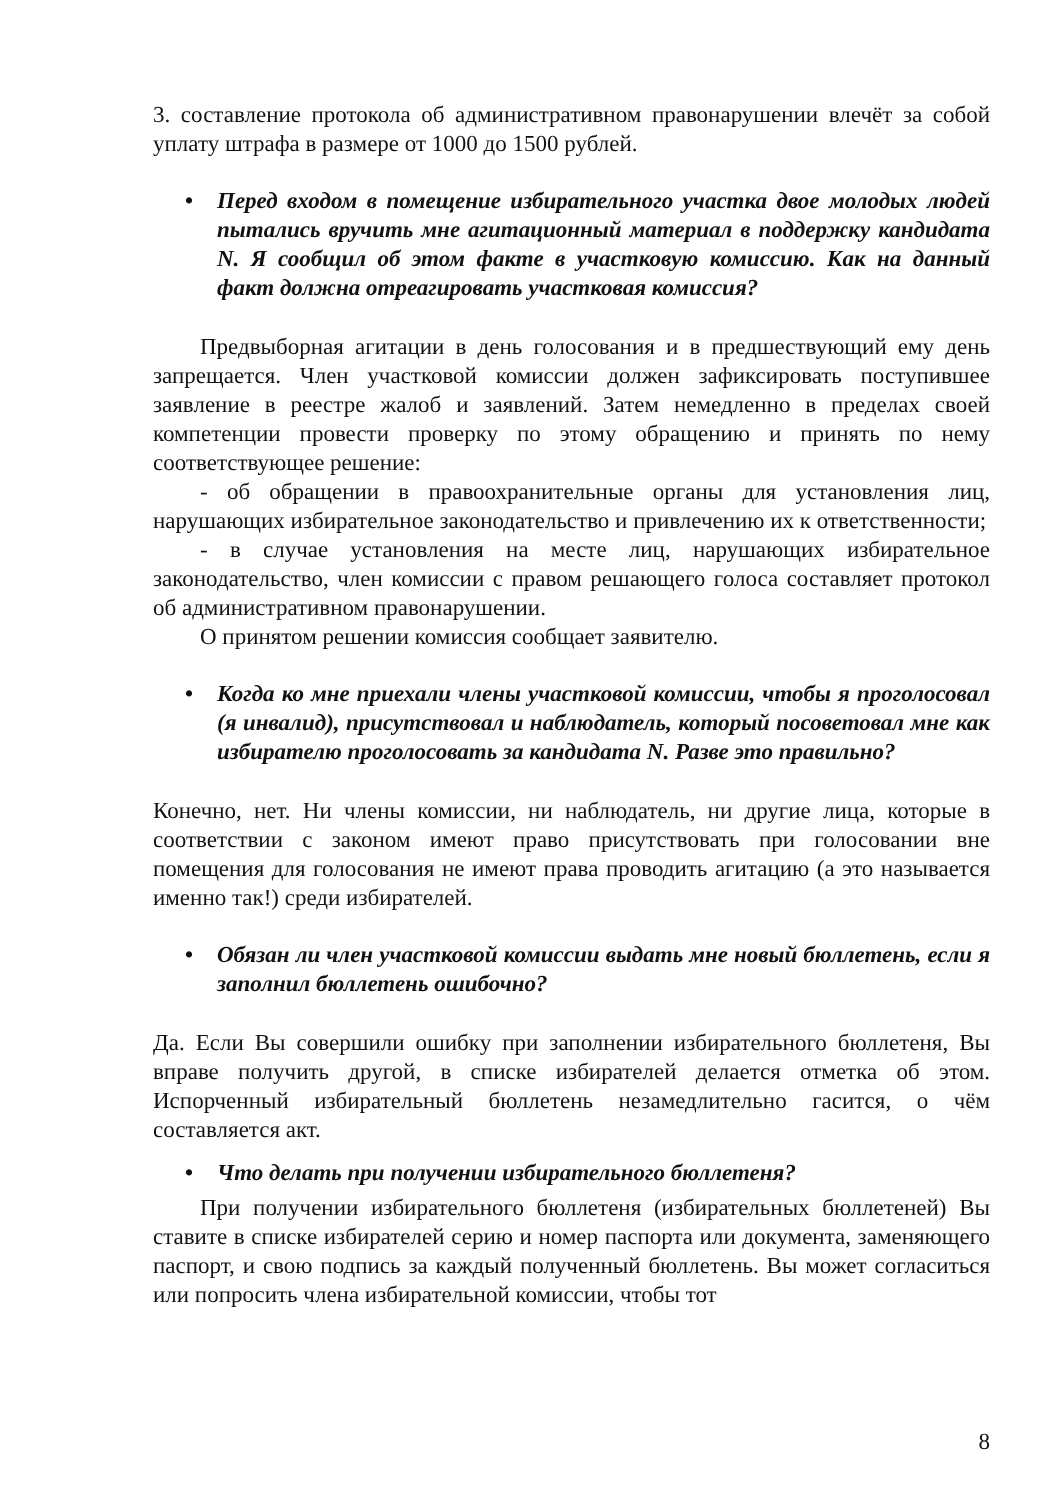3. составление протокола об административном правонарушении влечёт за собой уплату штрафа в размере от 1000 до 1500 рублей.
• Перед входом в помещение избирательного участка двое молодых людей пытались вручить мне агитационный материал в поддержку кандидата N. Я сообщил об этом факте в участковую комиссию. Как на данный факт должна отреагировать участковая комиссия?
Предвыборная агитации в день голосования и в предшествующий ему день запрещается. Член участковой комиссии должен зафиксировать поступившее заявление в реестре жалоб и заявлений. Затем немедленно в пределах своей компетенции провести проверку по этому обращению и принять по нему соответствующее решение:
- об обращении в правоохранительные органы для установления лиц, нарушающих избирательное законодательство и привлечению их к ответственности;
- в случае установления на месте лиц, нарушающих избирательное законодательство, член комиссии с правом решающего голоса составляет протокол об административном правонарушении.
О принятом решении комиссия сообщает заявителю.
• Когда ко мне приехали члены участковой комиссии, чтобы я проголосовал (я инвалид), присутствовал и наблюдатель, который посоветовал мне как избирателю проголосовать за кандидата N. Разве это правильно?
Конечно, нет. Ни члены комиссии, ни наблюдатель, ни другие лица, которые в соответствии с законом имеют право присутствовать при голосовании вне помещения для голосования не имеют права проводить агитацию (а это называется именно так!) среди избирателей.
• Обязан ли член участковой комиссии выдать мне новый бюллетень, если я заполнил бюллетень ошибочно?
Да. Если Вы совершили ошибку при заполнении избирательного бюллетеня, Вы вправе получить другой, в списке избирателей делается отметка об этом. Испорченный избирательный бюллетень незамедлительно гасится, о чём составляется акт.
• Что делать при получении избирательного бюллетеня?
При получении избирательного бюллетеня (избирательных бюллетеней) Вы ставите в списке избирателей серию и номер паспорта или документа, заменяющего паспорт, и свою подпись за каждый полученный бюллетень. Вы может согласиться или попросить члена избирательной комиссии, чтобы тот
8